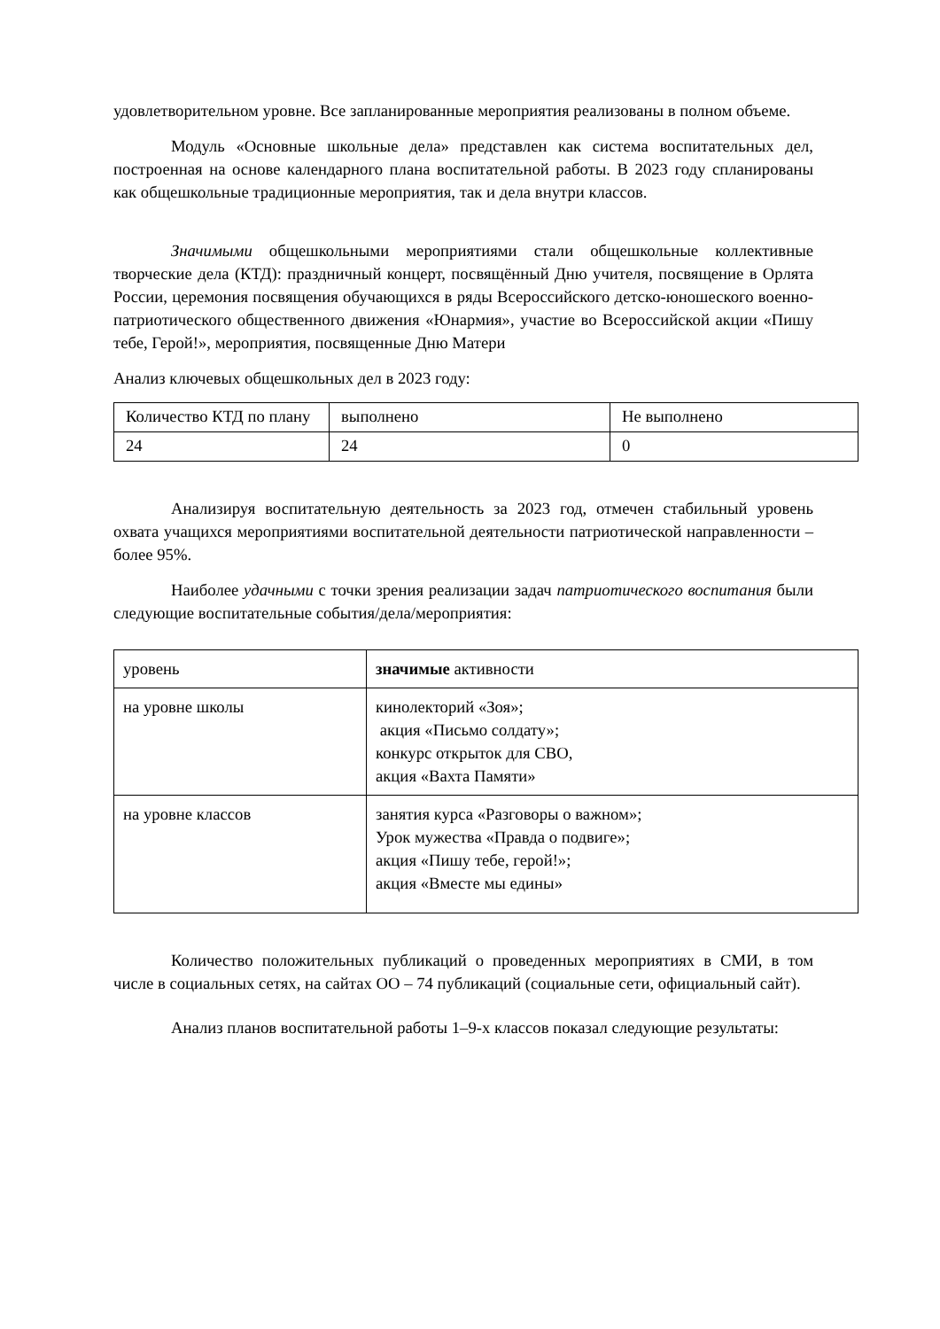удовлетворительном уровне. Все запланированные мероприятия реализованы в полном объеме.
Модуль «Основные школьные дела» представлен как система воспитательных дел, построенная на основе календарного плана воспитательной работы. В 2023 году спланированы как общешкольные традиционные мероприятия, так и дела внутри классов.
Значимыми общешкольными мероприятиями стали общешкольные коллективные творческие дела (КТД): праздничный концерт, посвящённый Дню учителя, посвящение в Орлята России, церемония посвящения обучающихся в ряды Всероссийского детско-юношеского военно-патриотического общественного движения «Юнармия», участие во Всероссийской акции «Пишу тебе, Герой!», мероприятия, посвященные Дню Матери
Анализ ключевых общешкольных дел в 2023 году:
| Количество КТД по плану | выполнено | Не выполнено |
| 24 | 24 | 0 |
Анализируя воспитательную деятельность за 2023 год, отмечен стабильный уровень охвата учащихся мероприятиями воспитательной деятельности патриотической направленности – более 95%.
Наиболее удачными с точки зрения реализации задач патриотического воспитания были следующие воспитательные события/дела/мероприятия:
| уровень | значимые активности |
| на уровне школы | кинолекторий «Зоя»; акция «Письмо солдату»; конкурс открыток для СВО, акция «Вахта Памяти» |
| на уровне классов | занятия курса «Разговоры о важном»; Урок мужества «Правда о подвиге»; акция «Пишу тебе, герой!»; акция «Вместе мы едины» |
Количество положительных публикаций о проведенных мероприятиях в СМИ, в том числе в социальных сетях, на сайтах ОО – 74 публикаций (социальные сети, официальный сайт).
Анализ планов воспитательной работы 1–9-х классов показал следующие результаты: